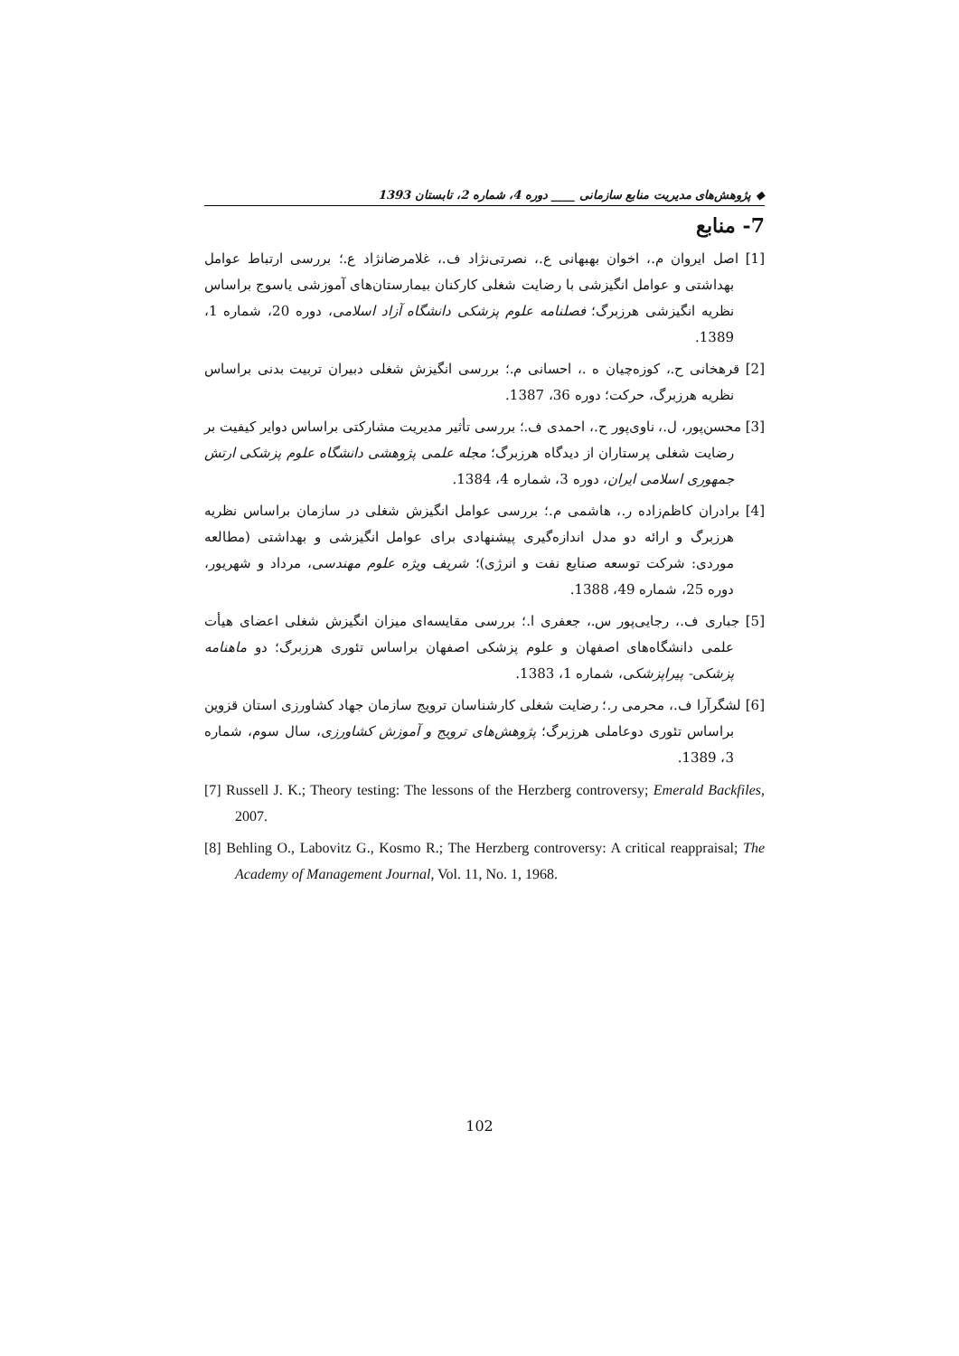◆ پژوهش‌های مدیریت منابع سازمانی ____ دوره 4، شماره 2، تابستان 1393
7- منابع
[1] اصل ایروان م.، اخوان بهبهانی ع.، نصرتی‌نژاد ف.، غلامرضانژاد ع.؛ بررسی ارتباط عوامل بهداشتی و عوامل انگیزشی با رضایت شغلی کارکنان بیمارستان‌های آموزشی یاسوج براساس نظریه انگیزشی هرزبرگ؛ فصلنامه علوم پزشکی دانشگاه آزاد اسلامی، دوره 20، شماره 1، 1389.
[2] قرهخانی ح.، کوزه‌چیان ه .، احسانی م.؛ بررسی انگیزش شغلی دبیران تربیت بدنی براساس نظریه هرزبرگ، حرکت؛ دوره 36، 1387.
[3] محسن‌پور، ل.، ناوی‌پور ح.، احمدی ف.؛ بررسی تأثیر مدیریت مشارکتی براساس دوایر کیفیت بر رضایت شغلی پرستاران از دیدگاه هرزبرگ؛ مجله علمی پژوهشی دانشگاه علوم پزشکی ارتش جمهوری اسلامی ایران، دوره 3، شماره 4، 1384.
[4] برادران کاظم‌زاده ر.، هاشمی م.؛ بررسی عوامل انگیزش شغلی در سازمان براساس نظریه هرزبرگ و ارائه دو مدل اندازه‌گیری پیشنهادی برای عوامل انگیزشی و بهداشتی (مطالعه موردی: شرکت توسعه صنایع نفت و انرژی)؛ شریف ویژه علوم مهندسی، مرداد و شهریور، دوره 25، شماره 49، 1388.
[5] جباری ف.، رجایی‌پور س.، جعفری ا.؛ بررسی مقایسه‌ای میزان انگیزش شغلی اعضای هیأت علمی دانشگاه‌های اصفهان و علوم پزشکی اصفهان براساس تئوری هرزبرگ؛ دو ماهنامه پزشکی- پیراپزشکی، شماره 1، 1383.
[6] لشگرآرا ف.، محرمی ر.؛ رضایت شغلی کارشناسان ترویج سازمان جهاد کشاورزی استان قزوین براساس تئوری دوعاملی هرزبرگ؛ پژوهش‌های ترویج و آموزش کشاورزی، سال سوم، شماره 3، 1389.
[7] Russell J. K.; Theory testing: The lessons of the Herzberg controversy; Emerald Backfiles, 2007.
[8] Behling O., Labovitz G., Kosmo R.; The Herzberg controversy: A critical reappraisal; The Academy of Management Journal, Vol. 11, No. 1, 1968.
102